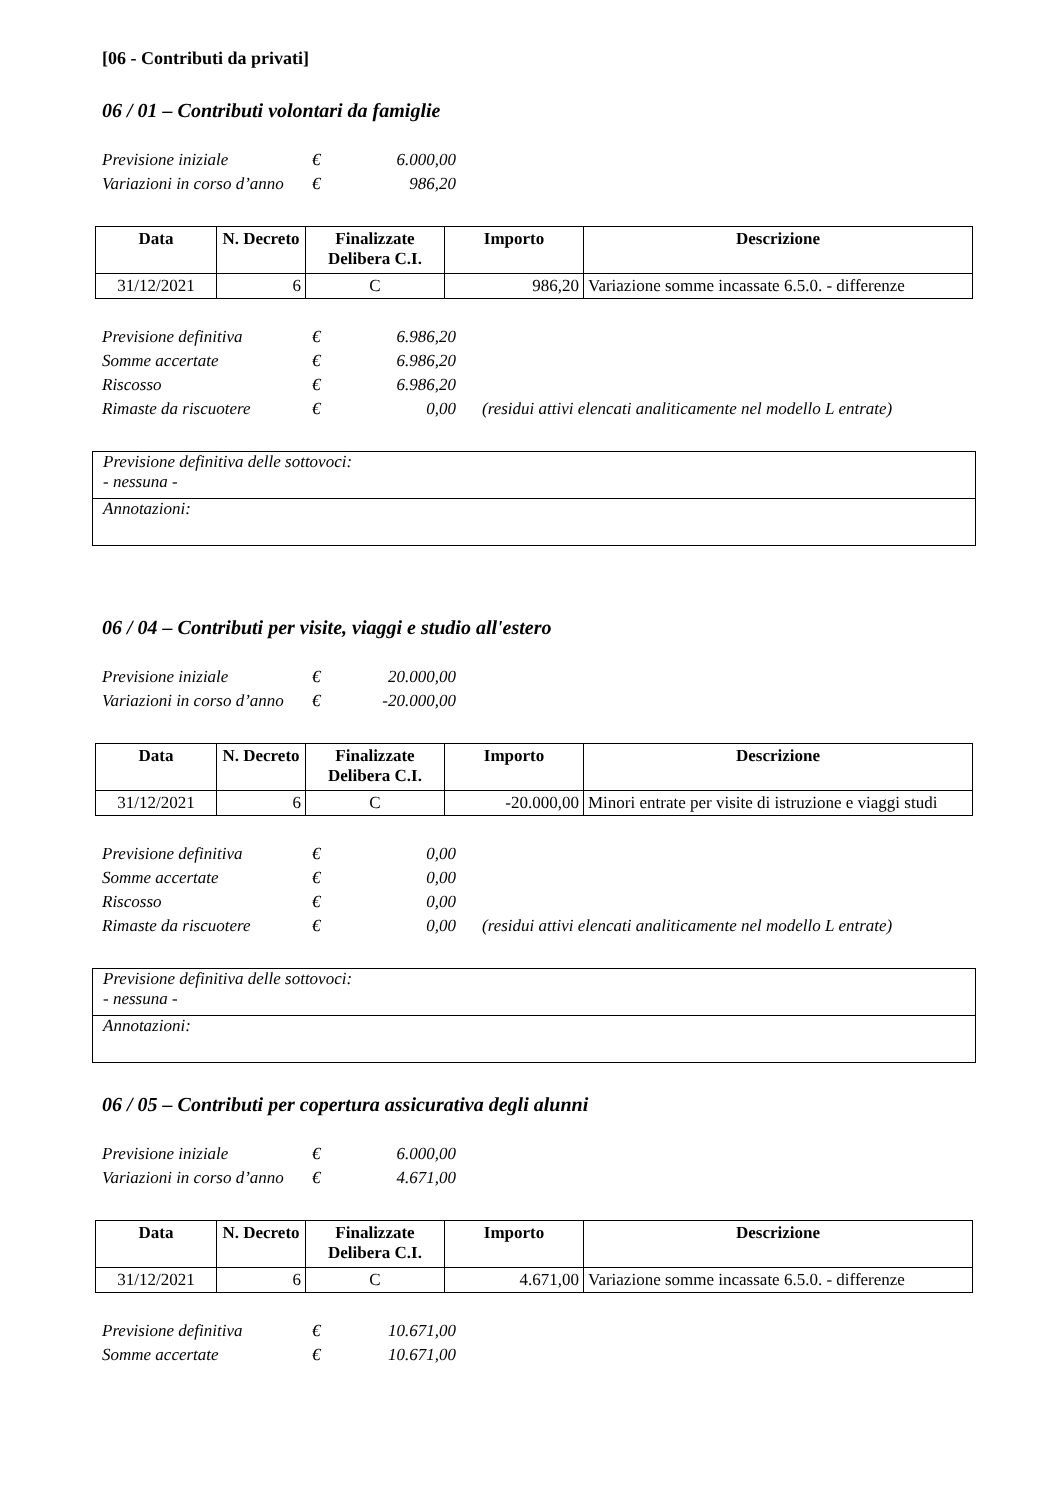[06 - Contributi da privati]
06 / 01 – Contributi volontari da famiglie
Previsione iniziale € 6.000,00
Variazioni in corso d’anno € 986,20
| Data | N. Decreto | Finalizzate Delibera C.I. | Importo | Descrizione |
| --- | --- | --- | --- | --- |
| 31/12/2021 | 6 | C | 986,20 | Variazione somme incassate 6.5.0. - differenze |
Previsione definitiva € 6.986,20
Somme accertate € 6.986,20
Riscosso € 6.986,20
Rimaste da riscuotere € 0,00 (residui attivi elencati analiticamente nel modello L entrate)
| Previsione definitiva delle sottovoci: - nessuna - |
| Annotazioni: |
06 / 04 – Contributi per visite, viaggi e studio all'estero
Previsione iniziale € 20.000,00
Variazioni in corso d’anno € -20.000,00
| Data | N. Decreto | Finalizzate Delibera C.I. | Importo | Descrizione |
| --- | --- | --- | --- | --- |
| 31/12/2021 | 6 | C | -20.000,00 | Minori entrate per visite di istruzione e viaggi studi |
Previsione definitiva € 0,00
Somme accertate € 0,00
Riscosso € 0,00
Rimaste da riscuotere € 0,00 (residui attivi elencati analiticamente nel modello L entrate)
| Previsione definitiva delle sottovoci: - nessuna - |
| Annotazioni: |
06 / 05 – Contributi per copertura assicurativa degli alunni
Previsione iniziale € 6.000,00
Variazioni in corso d’anno € 4.671,00
| Data | N. Decreto | Finalizzate Delibera C.I. | Importo | Descrizione |
| --- | --- | --- | --- | --- |
| 31/12/2021 | 6 | C | 4.671,00 | Variazione somme incassate 6.5.0. - differenze |
Previsione definitiva € 10.671,00
Somme accertate € 10.671,00